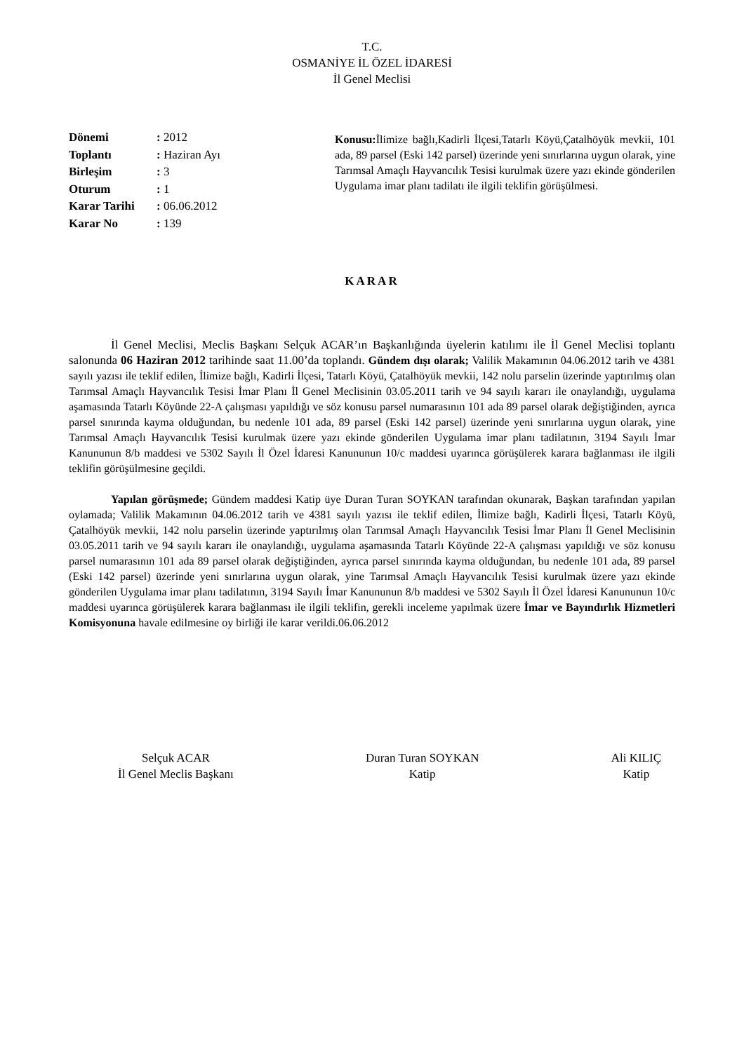T.C.
OSMANİYE İL ÖZEL İDARESİ
İl Genel Meclisi
| Dönemi | : 2012 |
| Toplantı | : Haziran Ayı |
| Birleşim | : 3 |
| Oturum | : 1 |
| Karar Tarihi | : 06.06.2012 |
| Karar No | : 139 |
Konusu: İlimize bağlı,Kadirli İlçesi,Tatarlı Köyü,Çatalhöyük mevkii, 101 ada, 89 parsel (Eski 142 parsel) üzerinde yeni sınırlarına uygun olarak, yine Tarımsal Amaçlı Hayvancılık Tesisi kurulmak üzere yazı ekinde gönderilen Uygulama imar planı tadilatı ile ilgili teklifin görüşülmesi.
KARAR
İl Genel Meclisi, Meclis Başkanı Selçuk ACAR’ın Başkanlığında üyelerin katılımı ile İl Genel Meclisi toplantı salonunda 06 Haziran 2012 tarihinde saat 11.00’da toplandı. Gündem dışı olarak; Valilik Makamının 04.06.2012 tarih ve 4381 sayılı yazısı ile teklif edilen, İlimize bağlı, Kadirli İlçesi, Tatarlı Köyü, Çatalhöyük mevkii, 142 nolu parselin üzerinde yaptırılmış olan Tarımsal Amaçlı Hayvancılık Tesisi İmar Planı İl Genel Meclisinin 03.05.2011 tarih ve 94 sayılı kararı ile onaylandığı, uygulama aşamasında Tatarlı Köyünde 22-A çalışması yapıldığı ve söz konusu parsel numarasının 101 ada 89 parsel olarak değiştiğinden, ayrıca parsel sınırında kayma olduğundan, bu nedenle 101 ada, 89 parsel (Eski 142 parsel) üzerinde yeni sınırlarına uygun olarak, yine Tarımsal Amaçlı Hayvancılık Tesisi kurulmak üzere yazı ekinde gönderilen Uygulama imar planı tadilatının, 3194 Sayılı İmar Kanununun 8/b maddesi ve 5302 Sayılı İl Özel İdaresi Kanununun 10/c maddesi uyarınca görüşülerek karara bağlanması ile ilgili teklifin görüşülmesine geçildi.
Yapılan görüşmede; Gündem maddesi Katip üye Duran Turan SOYKAN tarafından okunarak, Başkan tarafından yapılan oylamada; Valilik Makamının 04.06.2012 tarih ve 4381 sayılı yazısı ile teklif edilen, İlimize bağlı, Kadirli İlçesi, Tatarlı Köyü, Çatalhöyük mevkii, 142 nolu parselin üzerinde yaptırılmış olan Tarımsal Amaçlı Hayvancılık Tesisi İmar Planı İl Genel Meclisinin 03.05.2011 tarih ve 94 sayılı kararı ile onaylandığı, uygulama aşamasında Tatarlı Köyünde 22-A çalışması yapıldığı ve söz konusu parsel numarasının 101 ada 89 parsel olarak değiştiğinden, ayrıca parsel sınırında kayma olduğundan, bu nedenle 101 ada, 89 parsel (Eski 142 parsel) üzerinde yeni sınırlarına uygun olarak, yine Tarımsal Amaçlı Hayvancılık Tesisi kurulmak üzere yazı ekinde gönderilen Uygulama imar planı tadilatının, 3194 Sayılı İmar Kanununun 8/b maddesi ve 5302 Sayılı İl Özel İdaresi Kanununun 10/c maddesi uyarınca görüşülerek karara bağlanması ile ilgili teklifin, gerekli inceleme yapılmak üzere İmar ve Bayındırlık Hizmetleri Komisyonuna havale edilmesine oy birliği ile karar verildi.06.06.2012
Selçuk ACAR
İl Genel Meclis Başkanı
Duran Turan SOYKAN
Katip
Ali KILIÇ
Katip